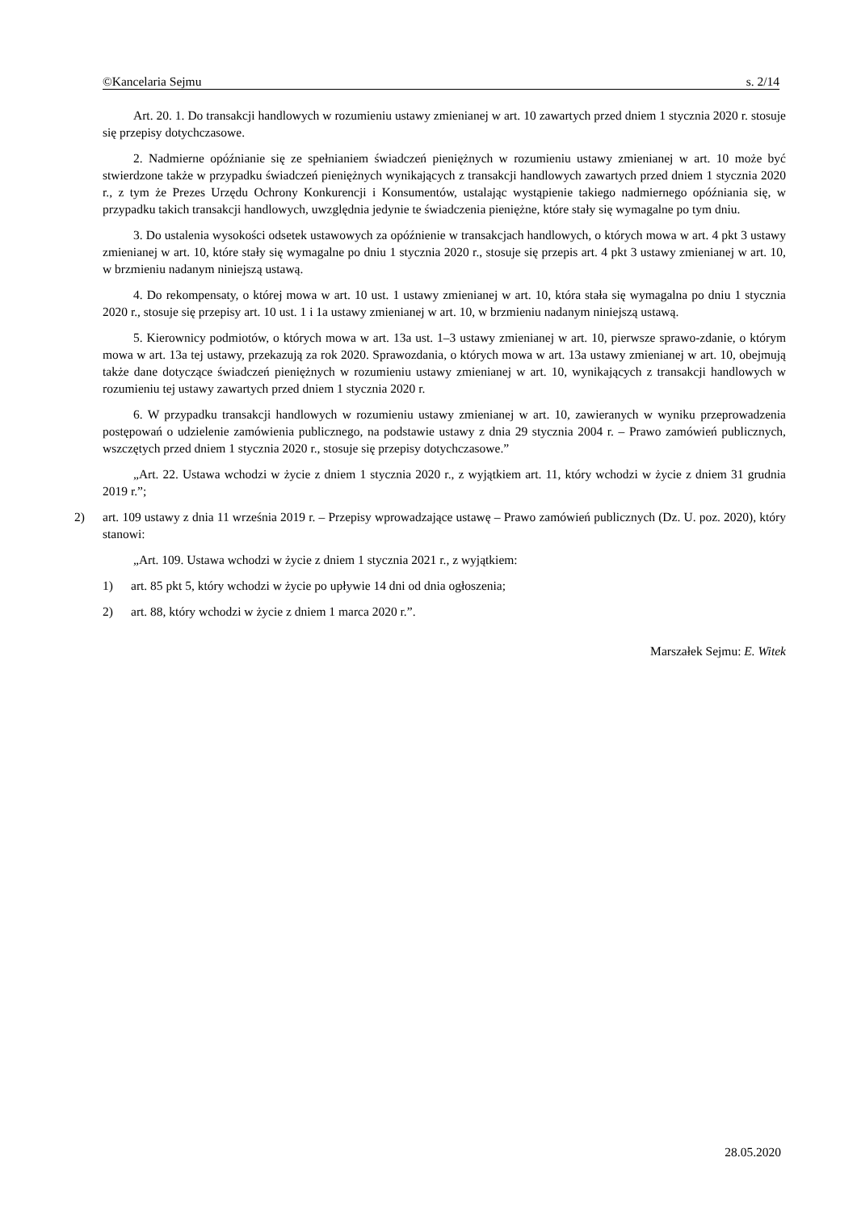©Kancelaria Sejmu s. 2/14
Art. 20. 1. Do transakcji handlowych w rozumieniu ustawy zmienianej w art. 10 zawartych przed dniem 1 stycznia 2020 r. stosuje się przepisy dotychczasowe.
2. Nadmierne opóźnianie się ze spełnianiem świadczeń pieniężnych w rozumieniu ustawy zmienianej w art. 10 może być stwierdzone także w przypadku świadczeń pieniężnych wynikających z transakcji handlowych zawartych przed dniem 1 stycznia 2020 r., z tym że Prezes Urzędu Ochrony Konkurencji i Konsumentów, ustalając wystąpienie takiego nadmiernego opóźniania się, w przypadku takich transakcji handlowych, uwzględnia jedynie te świadczenia pieniężne, które stały się wymagalne po tym dniu.
3. Do ustalenia wysokości odsetek ustawowych za opóźnienie w transakcjach handlowych, o których mowa w art. 4 pkt 3 ustawy zmienianej w art. 10, które stały się wymagalne po dniu 1 stycznia 2020 r., stosuje się przepis art. 4 pkt 3 ustawy zmienianej w art. 10, w brzmieniu nadanym niniejszą ustawą.
4. Do rekompensaty, o której mowa w art. 10 ust. 1 ustawy zmienianej w art. 10, która stała się wymagalna po dniu 1 stycznia 2020 r., stosuje się przepisy art. 10 ust. 1 i 1a ustawy zmienianej w art. 10, w brzmieniu nadanym niniejszą ustawą.
5. Kierownicy podmiotów, o których mowa w art. 13a ust. 1–3 ustawy zmienianej w art. 10, pierwsze sprawo-zdanie, o którym mowa w art. 13a tej ustawy, przekazują za rok 2020. Sprawozdania, o których mowa w art. 13a ustawy zmienianej w art. 10, obejmują także dane dotyczące świadczeń pieniężnych w rozumieniu ustawy zmienianej w art. 10, wynikających z transakcji handlowych w rozumieniu tej ustawy zawartych przed dniem 1 stycznia 2020 r.
6. W przypadku transakcji handlowych w rozumieniu ustawy zmienianej w art. 10, zawieranych w wyniku przeprowadzenia postępowań o udzielenie zamówienia publicznego, na podstawie ustawy z dnia 29 stycznia 2004 r. – Prawo zamówień publicznych, wszczętych przed dniem 1 stycznia 2020 r., stosuje się przepisy dotychczasowe.”
„Art. 22. Ustawa wchodzi w życie z dniem 1 stycznia 2020 r., z wyjątkiem art. 11, który wchodzi w życie z dniem 31 grudnia 2019 r.”;
2) art. 109 ustawy z dnia 11 września 2019 r. – Przepisy wprowadzające ustawę – Prawo zamówień publicznych (Dz. U. poz. 2020), który stanowi:
„Art. 109. Ustawa wchodzi w życie z dniem 1 stycznia 2021 r., z wyjątkiem:
1) art. 85 pkt 5, który wchodzi w życie po upływie 14 dni od dnia ogłoszenia;
2) art. 88, który wchodzi w życie z dniem 1 marca 2020 r.”.
Marszałek Sejmu: E. Witek
28.05.2020